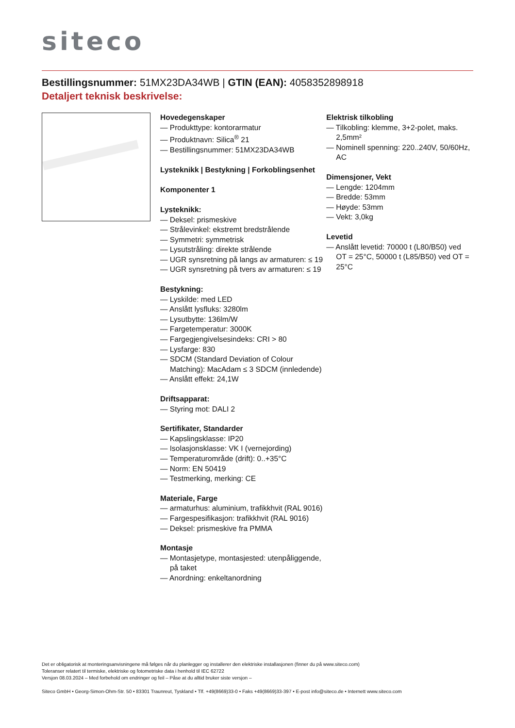siteco
Bestillingsnummer: 51MX23DA34WB | GTIN (EAN): 4058352898918
Detaljert teknisk beskrivelse:
Hovedegenskaper
— Produkttype: kontorarmatur
— Produktnavn: Silica<sup>®</sup> 21
— Bestillingsnummer: 51MX23DA34WB
Lysteknikk | Bestykning | Forkoblingsenhet
Komponenter 1
Lysteknikk:
— Deksel: prismeskive
— Strålevinkel: ekstremt bredstrålende
— Symmetri: symmetrisk
— Lysutstråling: direkte strålende
— UGR synsretning på langs av armaturen: ≤ 19
— UGR synsretning på tvers av armaturen: ≤ 19
Bestykning:
— Lyskilde: med LED
— Anslått lysfluks: 3280lm
— Lysutbytte: 136lm/W
— Fargetemperatur: 3000K
— Fargegjengivelsesindeks: CRI > 80
— Lysfarge: 830
— SDCM (Standard Deviation of Colour Matching): MacAdam ≤ 3 SDCM (innledende)
— Anslått effekt: 24,1W
Driftsapparat:
— Styring mot: DALI 2
Sertifikater, Standarder
— Kapslingsklasse: IP20
— Isolasjonsklasse: VK I (vernejording)
— Temperaturområde (drift): 0..+35°C
— Norm: EN 50419
— Testmerking, merking: CE
Materiale, Farge
— armaturhus: aluminium, trafikkhvit (RAL 9016)
— Fargespesifikasjon: trafikkhvit (RAL 9016)
— Deksel: prismeskive fra PMMA
Montasje
— Montasjetype, montasjested: utenpåliggende, på taket
— Anordning: enkeltanordning
Elektrisk tilkobling
— Tilkobling: klemme, 3+2-polet, maks. 2,5mm²
— Nominell spenning: 220..240V, 50/60Hz, AC
Dimensjoner, Vekt
— Lengde: 1204mm
— Bredde: 53mm
— Høyde: 53mm
— Vekt: 3,0kg
Levetid
— Anslått levetid: 70000 t (L80/B50) ved OT = 25°C, 50000 t (L85/B50) ved OT = 25°C
Det er obligatorisk at monteringsanvisningene må følges når du planlegger og installerer den elektriske installasjonen (finner du på www.siteco.com)
Toleranser relatert til termiske, elektriske og fotometriske data i henhold til IEC 62722
Versjon 08.03.2024 – Med forbehold om endringer og feil – Påse at du alltid bruker siste versjon –
Siteco GmbH • Georg-Simon-Ohm-Str. 50 • 83301 Traunreut, Tyskland • Tlf. +49(8669)33-0 • Faks +49(8669)33-397 • E-post info@siteco.de • Internett www.siteco.com